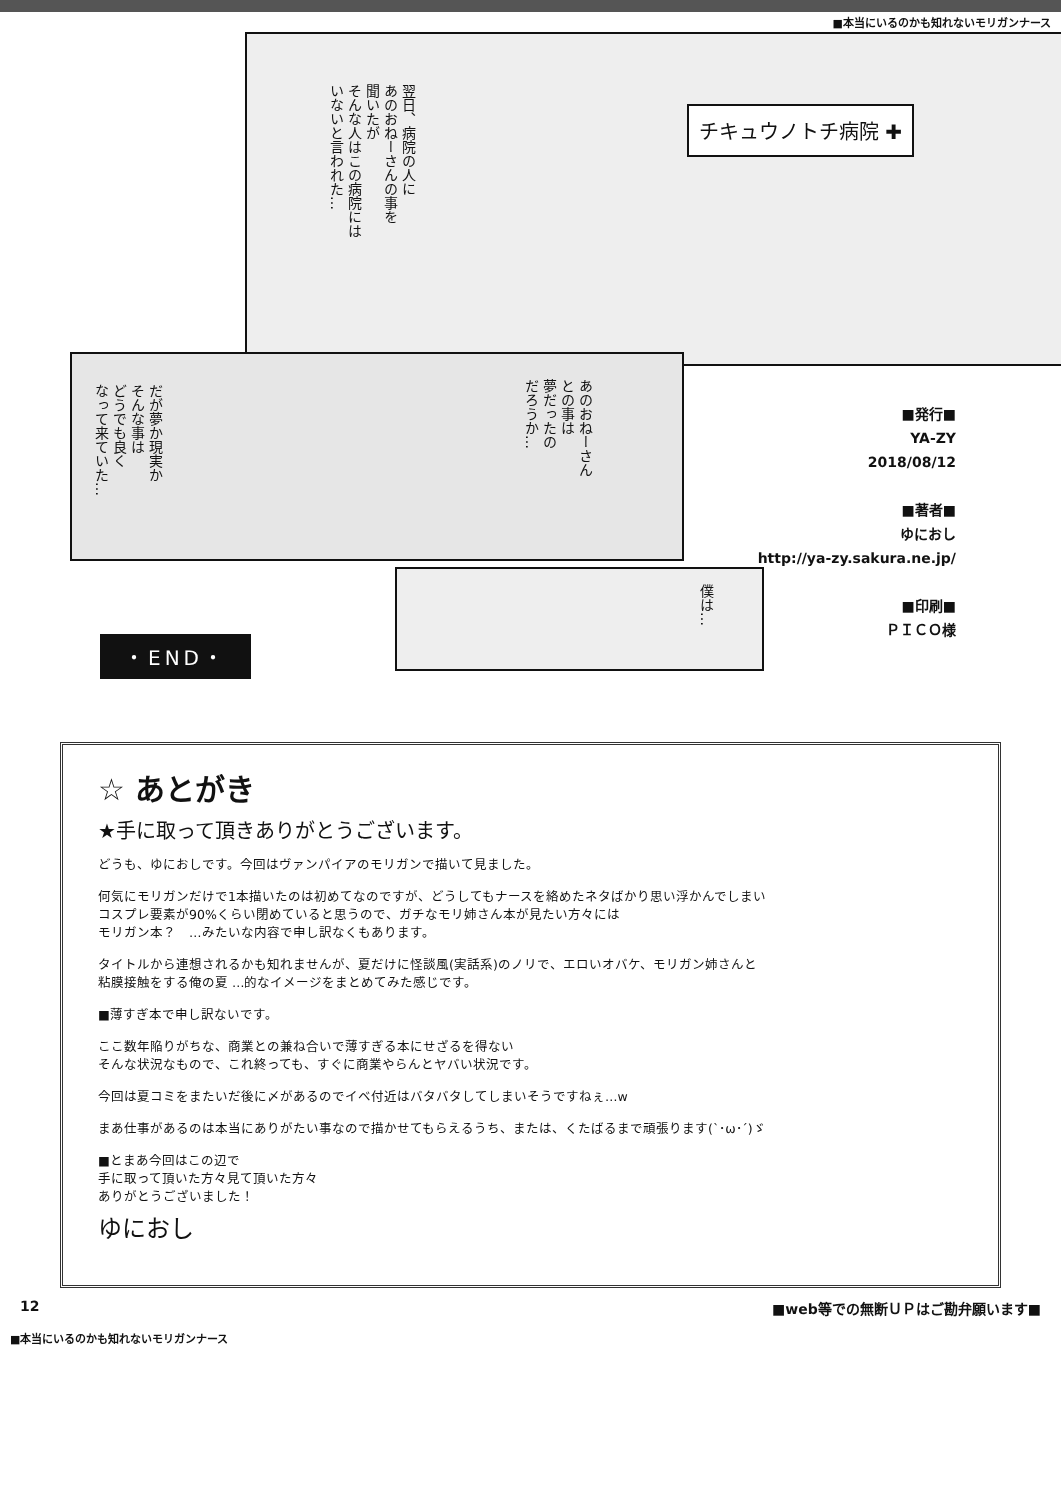■本当にいるのかも知れないモリガンナース
翌日、病院の人に
あのおねーさんの事を
聞いたが
そんな人はこの病院には
いないと言われた…
チキュウノトチ病院 ✚
だが夢か現実か
そんな事は
どうでも良く
なって来ていた…
あのおねーさん
との事は
夢だったの
だろうか…
僕は…
■発行■
YA-ZY
2018/08/12
■著者■
ゆにおし
http://ya-zy.sakura.ne.jp/
■印刷■
ＰＩＣＯ様
・END・
☆ あとがき
★手に取って頂きありがとうございます。
どうも、ゆにおしです。今回はヴァンパイアのモリガンで描いて見ました。
何気にモリガンだけで1本描いたのは初めてなのですが、どうしてもナースを絡めたネタばかり思い浮かんでしまい
コスプレ要素が90%くらい閉めていると思うので、ガチなモリ姉さん本が見たい方々には
モリガン本？　…みたいな内容で申し訳なくもあります。
タイトルから連想されるかも知れませんが、夏だけに怪談風(実話系)のノリで、エロいオバケ、モリガン姉さんと
粘膜接触をする俺の夏 …的なイメージをまとめてみた感じです。
■薄すぎ本で申し訳ないです。
ここ数年陥りがちな、商業との兼ね合いで薄すぎる本にせざるを得ない
そんな状況なもので、これ終っても、すぐに商業やらんとヤバい状況です。
今回は夏コミをまたいだ後に〆があるのでイベ付近はバタバタしてしまいそうですねぇ…w
まあ仕事があるのは本当にありがたい事なので描かせてもらえるうち、または、くたばるまで頑張ります(`･ω･´)ゞ
■とまあ今回はこの辺で
手に取って頂いた方々見て頂いた方々
ありがとうございました！
ゆにおし
12 ■web等での無断ＵＰはご勘弁願います■
■本当にいるのかも知れないモリガンナース